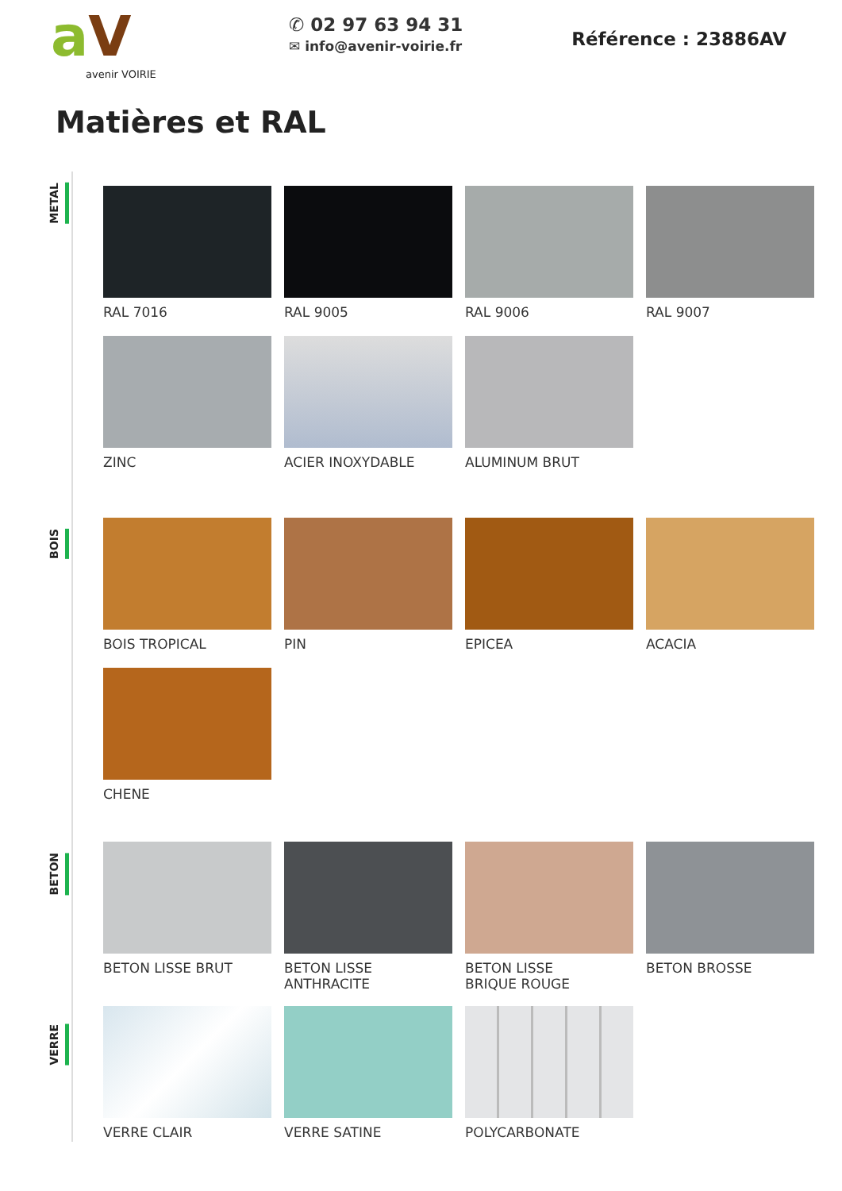aV
avenir VOIRIE
✆ 02 97 63 94 31
✉ info@avenir-voirie.fr
Référence : 23886AV
Matières et RAL
METAL
RAL 7016 RAL 9005 RAL 9006 RAL 9007
ZINC ACIER INOXYDABLE ALUMINUM BRUT
BOIS
BOIS TROPICAL PIN EPICEA ACACIA
CHENE
BETON
BETON LISSE BRUT BETON LISSE
ANTHRACITE
BETON LISSE
BRIQUE ROUGE
BETON BROSSE
VERRE CLAIR VERRE SATINE POLYCARBONATE
VERRE